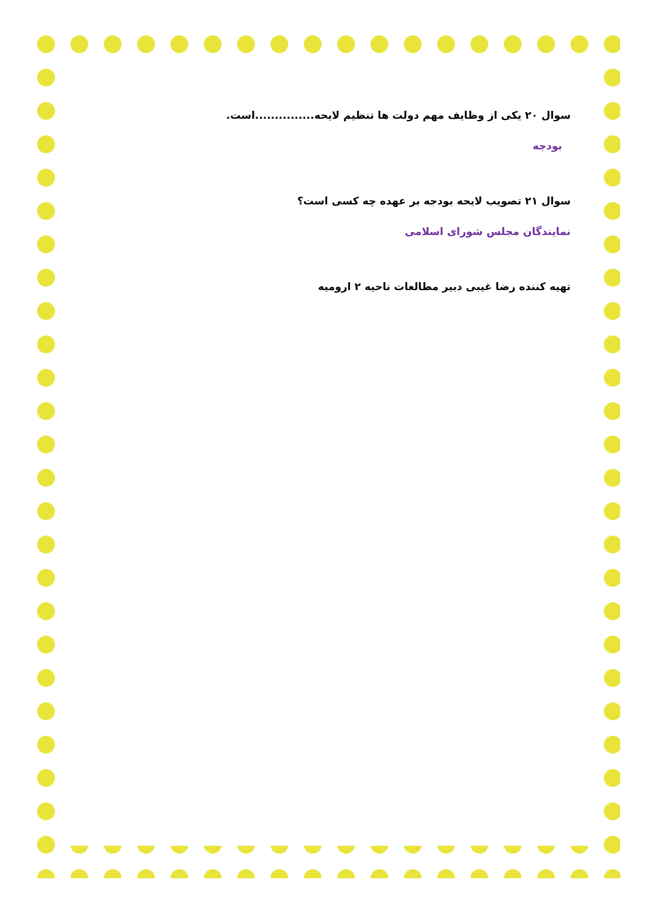سوال ۲۰ یکی از وظایف مهم دولت ها تنظیم لایحه...............است.
بودجه
سوال ۲۱ تصویب لایحه بودجه بر عهده چه کسی است؟
نمایندگان مجلس شورای اسلامی
تهیه کننده رضا غیبی دبیر مطالعات ناحیه ۲ ارومیه